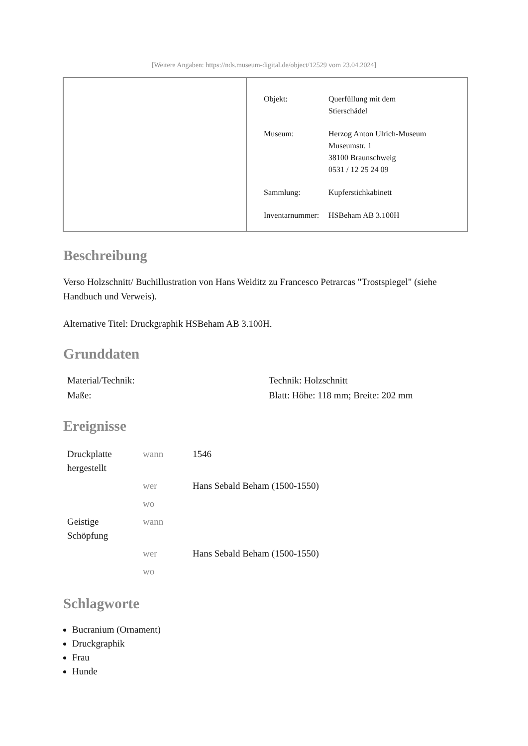[Weitere Angaben: https://nds.museum-digital.de/object/12529 vom 23.04.2024]
| Objekt: | Querfüllung mit dem Stierschädel |
| Museum: | Herzog Anton Ulrich-Museum Museumstr. 1 38100 Braunschweig 0531 / 12 25 24 09 |
| Sammlung: | Kupferstichkabinett |
| Inventarnummer: | HSBeham AB 3.100H |
Beschreibung
Verso Holzschnitt/ Buchillustration von Hans Weiditz zu Francesco Petrarcas "Trostspiegel" (siehe Handbuch und Verweis).
Alternative Titel: Druckgraphik HSBeham AB 3.100H.
Grunddaten
| Material/Technik: | Technik: Holzschnitt |
| Maße: | Blatt: Höhe: 118 mm; Breite: 202 mm |
Ereignisse
| Druckplatte hergestellt | wann | 1546 |
| | wer | Hans Sebald Beham (1500-1550) |
| | wo | |
| Geistige Schöpfung | wann | |
| | wer | Hans Sebald Beham (1500-1550) |
| | wo | |
Schlagworte
Bucranium (Ornament)
Druckgraphik
Frau
Hunde